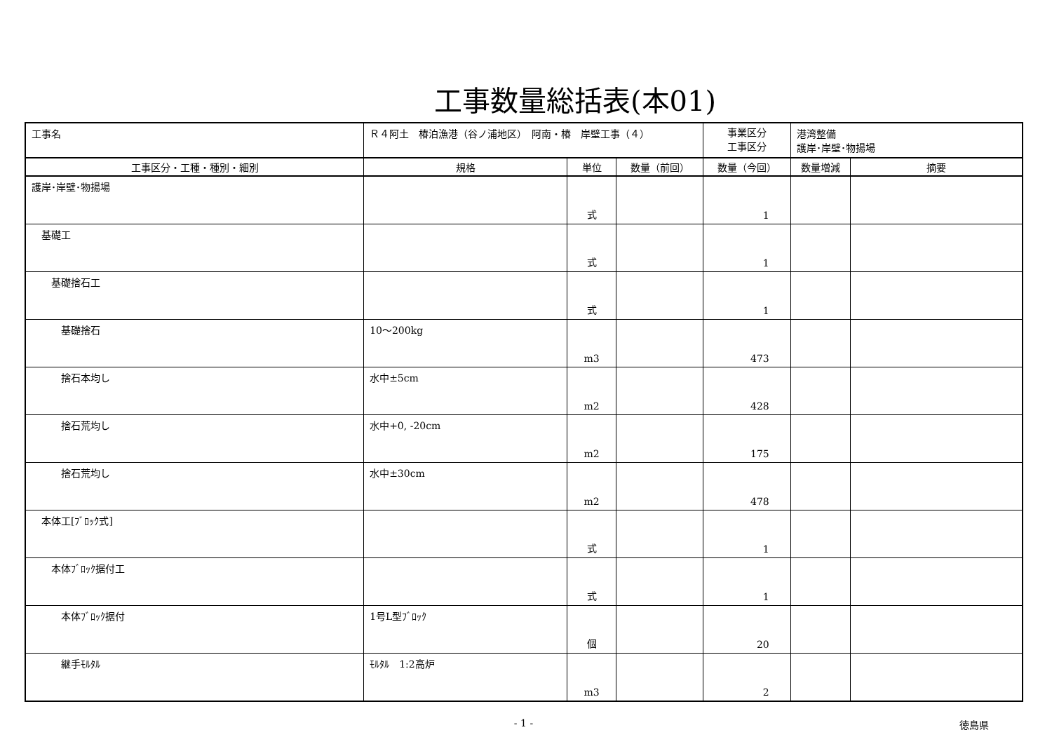工事数量総括表(本01)
| 工事名 | Ｒ４阿土 椿泊漁港（谷ノ浦地区） 阿南・椿 岸壁工事（４） | | | | 事業区分 工事区分 | 港湾整備 護岸･岸壁･物揚場 | |
| 工事区分・工種・種別・細別 | | 規格 | 単位 | 数量（前回） | 数量（今回） | 数量増減 | 摘要 |
| 護岸･岸壁･物揚場 | | | 式 | | 1 | | |
| 基礎工 | | | 式 | | 1 | | |
| 基礎捨石工 | | | 式 | | 1 | | |
| 基礎捨石 | | 10～200kg | m3 | | 473 | | |
| 捨石本均し | | 水中±5cm | m2 | | 428 | | |
| 捨石荒均し | | 水中+0, -20cm | m2 | | 175 | | |
| 捨石荒均し | | 水中±30cm | m2 | | 478 | | |
| 本体工[ﾌﾞﾛｯｸ式] | | | 式 | | 1 | | |
| 本体ﾌﾞﾛｯｸ据付工 | | | 式 | | 1 | | |
| 本体ﾌﾞﾛｯｸ据付 | | 1号L型ﾌﾞﾛｯｸ | 個 | | 20 | | |
| 継手ﾓﾙﾀﾙ | | ﾓﾙﾀﾙ 1:2高炉 | m3 | | 2 | | |
- 1 - 徳島県